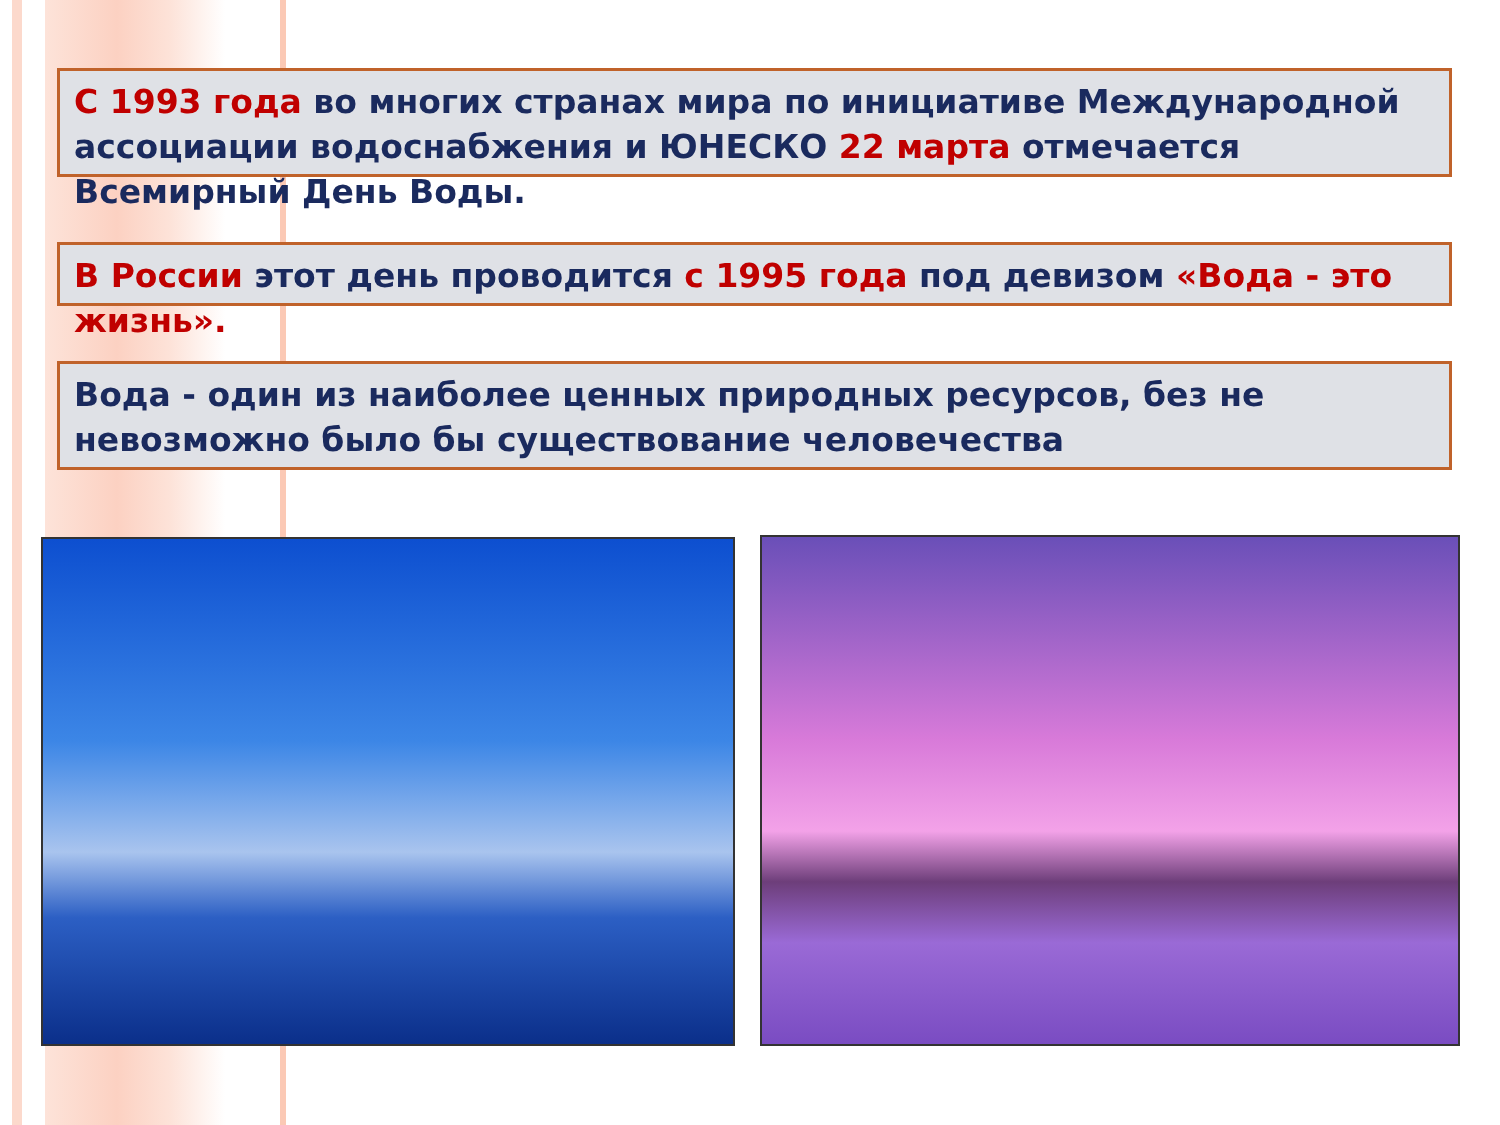С 1993 года во многих странах мира по инициативе Международной ассоциации водоснабжения и ЮНЕСКО 22 марта отмечается Всемирный День Воды.
В России этот день проводится с 1995 года под девизом «Вода - это жизнь».
Вода - один из наиболее ценных природных ресурсов, без не невозможно было бы существование человечества